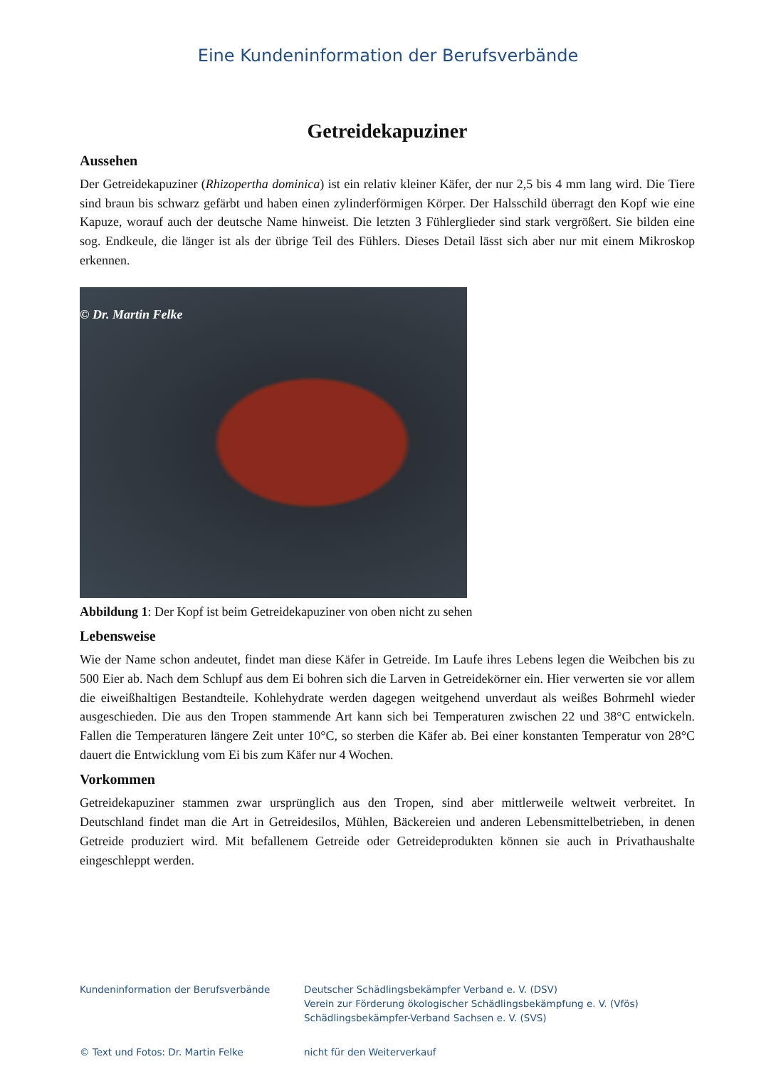Eine Kundeninformation der Berufsverbände
Getreidekapuziner
Aussehen
Der Getreidekapuziner (Rhizopertha dominica) ist ein relativ kleiner Käfer, der nur 2,5 bis 4 mm lang wird. Die Tiere sind braun bis schwarz gefärbt und haben einen zylinderförmigen Körper. Der Halsschild überragt den Kopf wie eine Kapuze, worauf auch der deutsche Name hinweist. Die letzten 3 Fühlerglieder sind stark vergrößert. Sie bilden eine sog. Endkeule, die länger ist als der übrige Teil des Fühlers. Dieses Detail lässt sich aber nur mit einem Mikroskop erkennen.
© Dr. Martin Felke
Abbildung 1: Der Kopf ist beim Getreidekapuziner von oben nicht zu sehen
Lebensweise
Wie der Name schon andeutet, findet man diese Käfer in Getreide. Im Laufe ihres Lebens legen die Weibchen bis zu 500 Eier ab. Nach dem Schlupf aus dem Ei bohren sich die Larven in Getreidekörner ein. Hier verwerten sie vor allem die eiweißhaltigen Bestandteile. Kohlehydrate werden dagegen weitgehend unverdaut als weißes Bohrmehl wieder ausgeschieden. Die aus den Tropen stammende Art kann sich bei Temperaturen zwischen 22 und 38°C entwickeln. Fallen die Temperaturen längere Zeit unter 10°C, so sterben die Käfer ab. Bei einer konstanten Temperatur von 28°C dauert die Entwicklung vom Ei bis zum Käfer nur 4 Wochen.
Vorkommen
Getreidekapuziner stammen zwar ursprünglich aus den Tropen, sind aber mittlerweile weltweit verbreitet. In Deutschland findet man die Art in Getreidesilos, Mühlen, Bäckereien und anderen Lebensmittelbetrieben, in denen Getreide produziert wird. Mit befallenem Getreide oder Getreideprodukten können sie auch in Privathaushalte eingeschleppt werden.
Kundeninformation der Berufsverbände
Deutscher Schädlingsbekämpfer Verband e. V. (DSV)
Verein zur Förderung ökologischer Schädlingsbekämpfung e. V. (Vfös)
Schädlingsbekämpfer-Verband Sachsen e. V. (SVS)
© Text und Fotos: Dr. Martin Felke
nicht für den Weiterverkauf